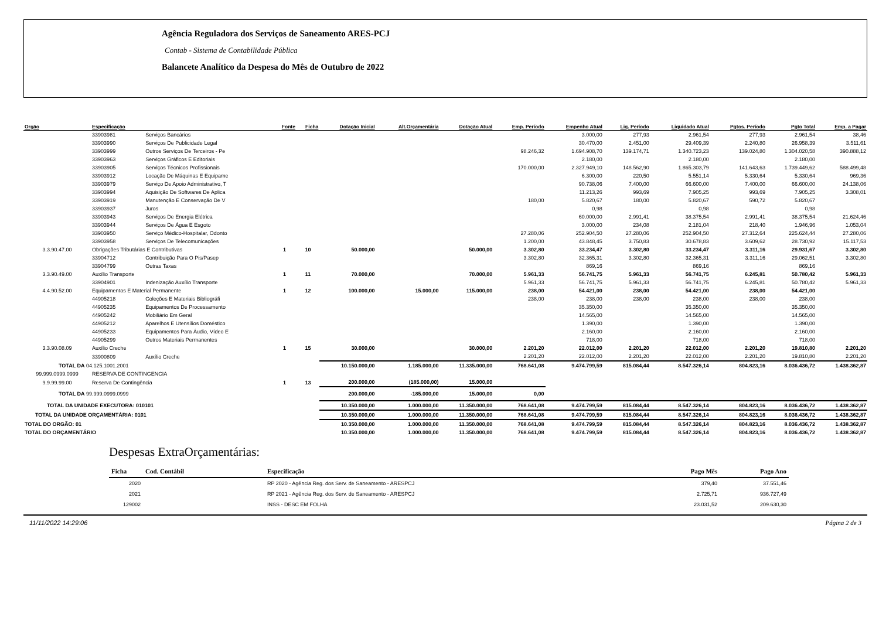Agência Reguladora dos Serviços de Saneamento ARES-PCJ
Contab - Sistema de Contabilidade Pública
Balancete Analítico da Despesa do Mês de Outubro de 2022
| Orgão | Especificação | | Fonte | Ficha | Dotação Inicial | Alt.Orçamentária | Dotação Atual | Emp. Período | Empenho Atual | Liq. Período | Liquidado Atual | Pgtos. Período | Pgto Total | Emp. a Pagar |
| --- | --- | --- | --- | --- | --- | --- | --- | --- | --- | --- | --- | --- | --- | --- |
| | 33903981 | Serviços Bancários | | | | | | | 3.000,00 | 277,93 | 2.961,54 | 277,93 | 2.961,54 | 38,46 |
| | 33903990 | Serviços De Publicidade Legal | | | | | | | 30.470,00 | 2.451,00 | 29.409,39 | 2.240,80 | 26.958,39 | 3.511,61 |
| | 33903999 | Outros Serviços De Terceiros - Pe | | | | | | 98.246,32 | 1.694.908,70 | 139.174,71 | 1.340.723,23 | 139.024,80 | 1.304.020,58 | 390.888,12 |
| | 33903963 | Serviços Gráficos E Editoriais | | | | | | | 2.180,00 | | 2.180,00 | | 2.180,00 | |
| | 33903905 | Serviços Técnicos Profissionais | | | | | | 170.000,00 | 2.327.949,10 | 148.562,90 | 1.865.303,79 | 141.643,63 | 1.739.449,62 | 588.499,48 |
| | 33903912 | Locação De Máquinas E Equipame | | | | | | | 6.300,00 | 220,50 | 5.551,14 | 5.330,64 | 5.330,64 | 969,36 |
| | 33903979 | Serviço De Apoio Administrativo, T | | | | | | | 90.738,06 | 7.400,00 | 66.600,00 | 7.400,00 | 66.600,00 | 24.138,06 |
| | 33903994 | Aquisição De Softwares De Aplica | | | | | | | 11.213,26 | 993,69 | 7.905,25 | 993,69 | 7.905,25 | 3.308,01 |
| | 33903919 | Manutenção E Conservação De V | | | | | | 180,00 | 5.820,67 | 180,00 | 5.820,67 | 590,72 | 5.820,67 | |
| | 33903937 | Juros | | | | | | | 0,98 | | 0,98 | | 0,98 | |
| | 33903943 | Serviços De Energia Elétrica | | | | | | | 60.000,00 | 2.991,41 | 38.375,54 | 2.991,41 | 38.375,54 | 21.624,46 |
| | 33903944 | Serviços De Água E Esgoto | | | | | | | 3.000,00 | 234,08 | 2.181,04 | 218,40 | 1.946,96 | 1.053,04 |
| | 33903950 | Serviço Médico-Hospitalar, Odonto | | | | | | 27.280,06 | 252.904,50 | 27.280,06 | 252.904,50 | 27.312,64 | 225.624,44 | 27.280,06 |
| | 33903958 | Serviços De Telecomunicações | | | | | | 1.200,00 | 43.848,45 | 3.750,83 | 30.678,83 | 3.609,62 | 28.730,92 | 15.117,53 |
| 3.3.90.47.00 | Obrigações Tributárias E Contributivas | | 1 | 10 | 50.000,00 | | 50.000,00 | 3.302,80 | 33.234,47 | 3.302,80 | 33.234,47 | 3.311,16 | 29.931,67 | 3.302,80 |
| | 33904712 | Contribuição Para O Pis/Pasep | | | | | | 3.302,80 | 32.365,31 | 3.302,80 | 32.365,31 | 3.311,16 | 29.062,51 | 3.302,80 |
| | 33904799 | Outras Taxas | | | | | | | 869,16 | | 869,16 | | 869,16 | |
| 3.3.90.49.00 | Auxílio Transporte | | 1 | 11 | 70.000,00 | | 70.000,00 | 5.961,33 | 56.741,75 | 5.961,33 | 56.741,75 | 6.245,81 | 50.780,42 | 5.961,33 |
| | 33904901 | Indenização Auxílio Transporte | | | | | | 5.961,33 | 56.741,75 | 5.961,33 | 56.741,75 | 6.245,81 | 50.780,42 | 5.961,33 |
| 4.4.90.52.00 | Equipamentos E Material Permanente | | 1 | 12 | 100.000,00 | 15.000,00 | 115.000,00 | 238,00 | 54.421,00 | 238,00 | 54.421,00 | 238,00 | 54.421,00 | |
| | 44905218 | Coleções E Materiais Bibliográfi | | | | | | 238,00 | 238,00 | 238,00 | 238,00 | 238,00 | 238,00 | |
| | 44905235 | Equipamentos De Processamento | | | | | | | 35.350,00 | | 35.350,00 | | 35.350,00 | |
| | 44905242 | Mobiliário Em Geral | | | | | | | 14.565,00 | | 14.565,00 | | 14.565,00 | |
| | 44905212 | Aparelhos E Utensílios Doméstico | | | | | | | 1.390,00 | | 1.390,00 | | 1.390,00 | |
| | 44905233 | Equipamentos Para Áudio, Vídeo E | | | | | | | 2.160,00 | | 2.160,00 | | 2.160,00 | |
| | 44905299 | Outros Materiais Permanentes | | | | | | | 718,00 | | 718,00 | | 718,00 | |
| 3.3.90.08.09 | Auxílio Creche | | 1 | 15 | 30.000,00 | | 30.000,00 | 2.201,20 | 22.012,00 | 2.201,20 | 22.012,00 | 2.201,20 | 19.810,80 | 2.201,20 |
| | 33900809 | Auxílio Creche | | | | | | 2.201,20 | 22.012,00 | 2.201,20 | 22.012,00 | 2.201,20 | 19.810,80 | 2.201,20 |
| TOTAL DA 04.125.1001.2001 | | | | | 10.150.000,00 | 1.185.000,00 | 11.335.000,00 | 768.641,08 | 9.474.799,59 | 815.084,44 | 8.547.326,14 | 804.823,16 | 8.036.436,72 | 1.438.362,87 |
| 99.999.0999.0999 | RESERVA DE CONTINGENCIA | | | | | | | | | | | | | |
| 9.9.99.99.00 | Reserva De Contingência | | 1 | 13 | 200.000,00 | (185.000,00) | 15.000,00 | | | | | | | |
| TOTAL DA 99.999.0999.0999 | | | | | 200.000,00 | -185.000,00 | 15.000,00 | 0,00 | | | | | | |
| TOTAL DA UNIDADE EXECUTORA: 010101 | | | | | 10.350.000,00 | 1.000.000,00 | 11.350.000,00 | 768.641,08 | 9.474.799,59 | 815.084,44 | 8.547.326,14 | 804.823,16 | 8.036.436,72 | 1.438.362,87 |
| TOTAL DA UNIDADE ORÇAMENTÁRIA: 0101 | | | | | 10.350.000,00 | 1.000.000,00 | 11.350.000,00 | 768.641,08 | 9.474.799,59 | 815.084,44 | 8.547.326,14 | 804.823,16 | 8.036.436,72 | 1.438.362,87 |
| TOTAL DO ORGÃO: 01 | | | | | 10.350.000,00 | 1.000.000,00 | 11.350.000,00 | 768.641,08 | 9.474.799,59 | 815.084,44 | 8.547.326,14 | 804.823,16 | 8.036.436,72 | 1.438.362,87 |
| TOTAL DO ORÇAMENTÁRIO | | | | | 10.350.000,00 | 1.000.000,00 | 11.350.000,00 | 768.641,08 | 9.474.799,59 | 815.084,44 | 8.547.326,14 | 804.823,16 | 8.036.436,72 | 1.438.362,87 |
Despesas ExtraOrçamentárias:
| Ficha | Cod. Contábil | Especificação | Pago Mês | Pago Ano |
| --- | --- | --- | --- | --- |
| 2020 | | RP 2020 - Agência Reg. dos Serv. de Saneamento - ARESPCJ | 379,40 | 37.551,46 |
| 2021 | | RP 2021 - Agência Reg. dos Serv. de Saneamento - ARESPCJ | 2.725,71 | 936.727,49 |
| 129002 | | INSS - DESC EM FOLHA | 23.031,52 | 209.630,30 |
11/11/2022 14:29:06 Página 2 de 3